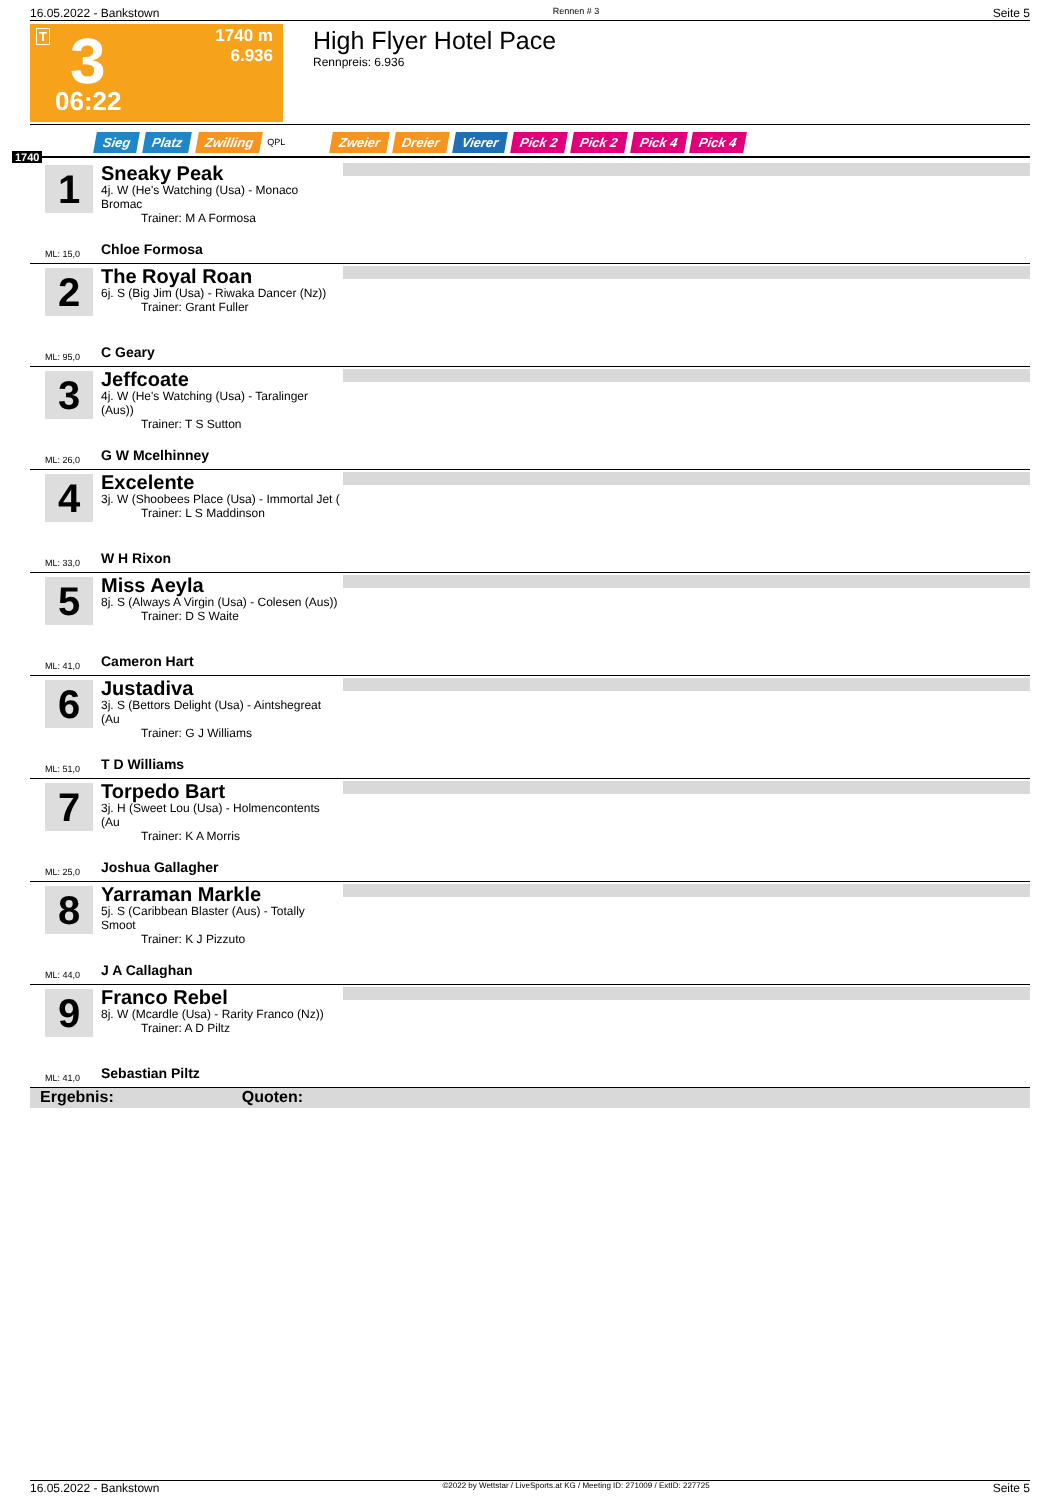16.05.2022 - Bankstown Rennen # 3 Seite 5
T 3
06:22
1740 m
6.936
High Flyer Hotel Pace
Rennpreis: 6.936
Sieg Platz Zwilling QPL Zweier Dreier Vierer Pick 2 Pick 2 Pick 4 Pick 4
1740
1
Sneaky Peak
4j. W (He's Watching (Usa) - Monaco Bromac
Trainer: M A Formosa
ML: 15,0 Chloe Formosa
2
The Royal Roan
6j. S (Big Jim (Usa) - Riwaka Dancer (Nz))
Trainer: Grant Fuller
ML: 95,0 C Geary
3
Jeffcoate
4j. W (He's Watching (Usa) - Taralinger (Aus))
Trainer: T S Sutton
ML: 26,0 G W Mcelhinney
4
Excelente
3j. W (Shoobees Place (Usa) - Immortal Jet (
Trainer: L S Maddinson
ML: 33,0 W H Rixon
5
Miss Aeyla
8j. S (Always A Virgin (Usa) - Colesen (Aus))
Trainer: D S Waite
ML: 41,0 Cameron Hart
6
Justadiva
3j. S (Bettors Delight (Usa) - Aintshegreat (Au
Trainer: G J Williams
ML: 51,0 T D Williams
7
Torpedo Bart
3j. H (Sweet Lou (Usa) - Holmencontents (Au
Trainer: K A Morris
ML: 25,0 Joshua Gallagher
8
Yarraman Markle
5j. S (Caribbean Blaster (Aus) - Totally Smoot
Trainer: K J Pizzuto
ML: 44,0 J A Callaghan
9
Franco Rebel
8j. W (Mcardle (Usa) - Rarity Franco (Nz))
Trainer: A D Piltz
ML: 41,0 Sebastian Piltz
Ergebnis: Quoten:
16.05.2022 - Bankstown ©2022 by Wettstar / LiveSports.at KG / Meeting ID: 271009 / ExtID: 227725 Seite 5